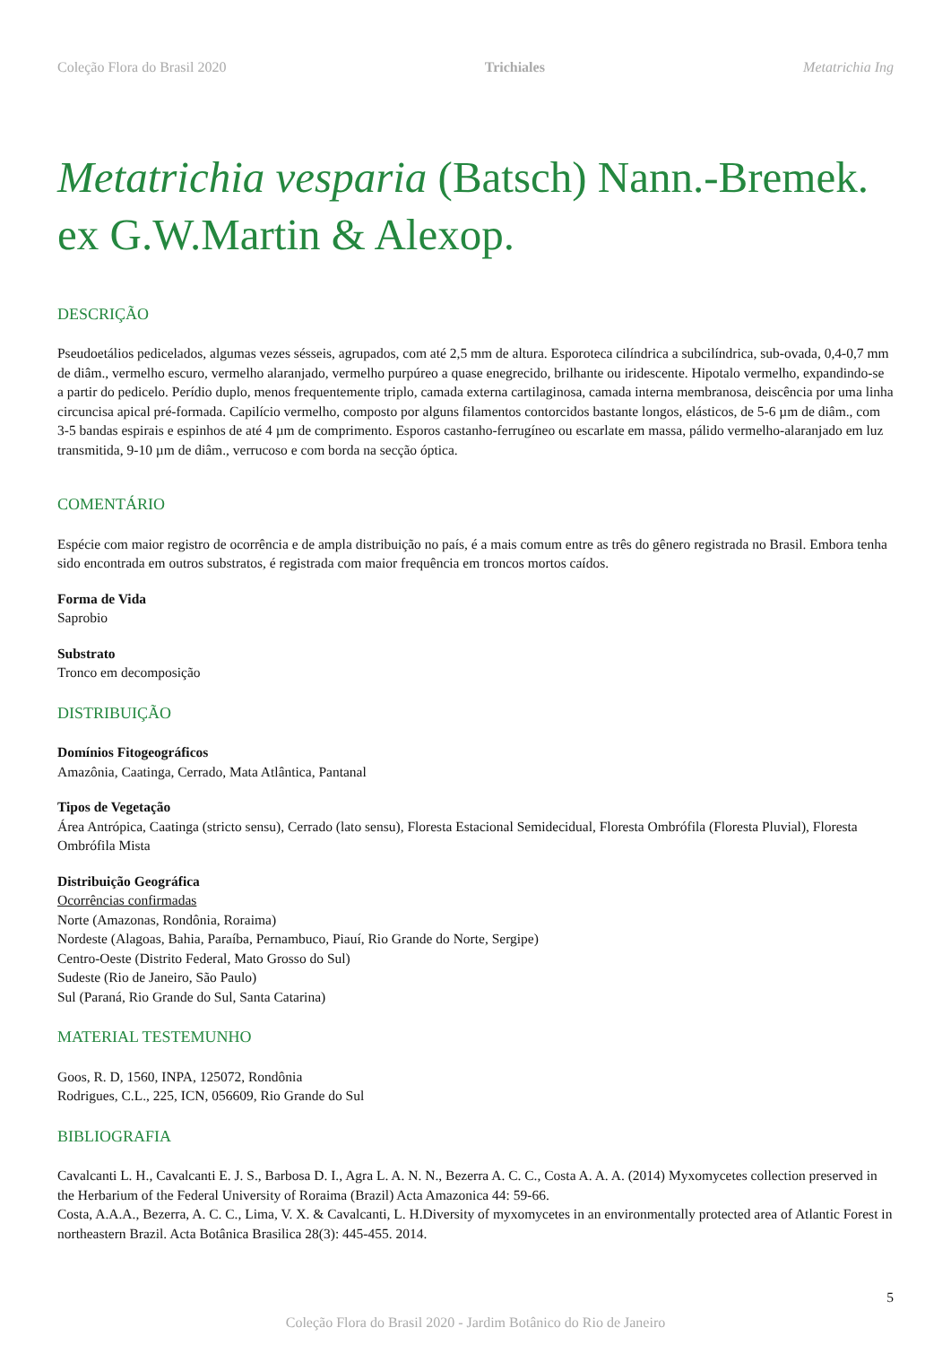Coleção Flora do Brasil 2020 Trichiales Metatrichia Ing
Metatrichia vesparia (Batsch) Nann.-Bremek. ex G.W.Martin & Alexop.
DESCRIÇÃO
Pseudoetálios pedicelados, algumas vezes sésseis, agrupados, com até 2,5 mm de altura. Esporoteca cilíndrica a subcilíndrica, sub-ovada, 0,4-0,7 mm de diâm., vermelho escuro, vermelho alaranjado, vermelho purpúreo a quase enegrecido, brilhante ou iridescente. Hipotalo vermelho, expandindo-se a partir do pedicelo. Perídio duplo, menos frequentemente triplo, camada externa cartilaginosa, camada interna membranosa, deiscência por uma linha circuncisa apical pré-formada. Capilício vermelho, composto por alguns filamentos contorcidos bastante longos, elásticos, de 5-6 µm de diâm., com 3-5 bandas espirais e espinhos de até 4 µm de comprimento. Esporos castanho-ferrugíneo ou escarlate em massa, pálido vermelho-alaranjado em luz transmitida, 9-10 µm de diâm., verrucoso e com borda na secção óptica.
COMENTÁRIO
Espécie com maior registro de ocorrência e de ampla distribuição no país, é a mais comum entre as três do gênero registrada no Brasil. Embora tenha sido encontrada em outros substratos, é registrada com maior frequência em troncos mortos caídos.
Forma de Vida
Saprobio
Substrato
Tronco em decomposição
DISTRIBUIÇÃO
Domínios Fitogeográficos
Amazônia, Caatinga, Cerrado, Mata Atlântica, Pantanal
Tipos de Vegetação
Área Antrópica, Caatinga (stricto sensu), Cerrado (lato sensu), Floresta Estacional Semidecidual, Floresta Ombrófila (Floresta Pluvial), Floresta Ombrófila Mista
Distribuição Geográfica
Ocorrências confirmadas
Norte (Amazonas, Rondônia, Roraima)
Nordeste (Alagoas, Bahia, Paraíba, Pernambuco, Piauí, Rio Grande do Norte, Sergipe)
Centro-Oeste (Distrito Federal, Mato Grosso do Sul)
Sudeste (Rio de Janeiro, São Paulo)
Sul (Paraná, Rio Grande do Sul, Santa Catarina)
MATERIAL TESTEMUNHO
Goos, R. D, 1560, INPA, 125072, Rondônia
Rodrigues, C.L., 225, ICN, 056609, Rio Grande do Sul
BIBLIOGRAFIA
Cavalcanti L. H., Cavalcanti E. J. S., Barbosa D. I., Agra L. A. N. N., Bezerra A. C. C., Costa A. A. A. (2014) Myxomycetes collection preserved in the Herbarium of the Federal University of Roraima (Brazil) Acta Amazonica 44: 59-66.
Costa, A.A.A., Bezerra, A. C. C., Lima, V. X. & Cavalcanti, L. H.Diversity of myxomycetes in an environmentally protected area of Atlantic Forest in northeastern Brazil. Acta Botânica Brasilica 28(3): 445-455. 2014.
5
Coleção Flora do Brasil 2020 - Jardim Botânico do Rio de Janeiro